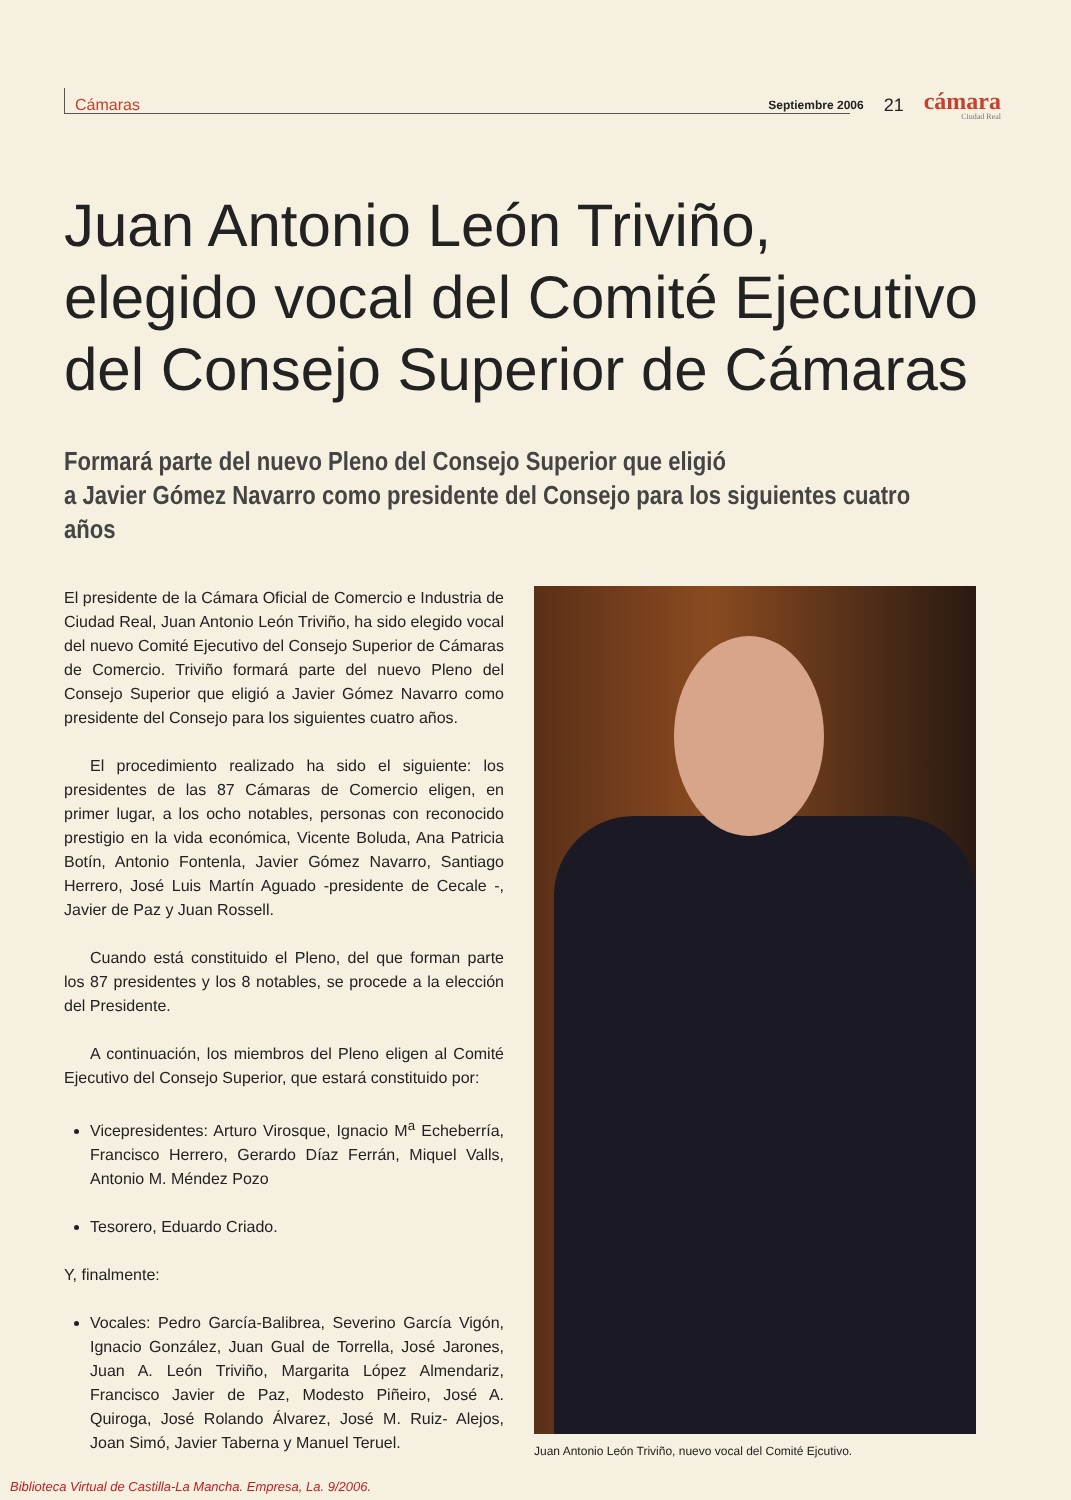Cámaras
Septiembre 2006
21
cámara
Ciudad Real
Juan Antonio León Triviño,
elegido vocal del Comité Ejecutivo
del Consejo Superior de Cámaras
Formará parte del nuevo Pleno del Consejo Superior que eligió
a Javier Gómez Navarro como presidente del Consejo para los siguientes cuatro años
El presidente de la Cámara Oficial de Comercio e Industria de Ciudad Real, Juan Antonio León Triviño, ha sido elegido vocal del nuevo Comité Ejecutivo del Consejo Superior de Cámaras de Comercio. Triviño formará parte del nuevo Pleno del Consejo Superior que eligió a Javier Gómez Navarro como presidente del Consejo para los siguientes cuatro años.
El procedimiento realizado ha sido el siguiente: los presidentes de las 87 Cámaras de Comercio eligen, en primer lugar, a los ocho notables, personas con reconocido prestigio en la vida económica, Vicente Boluda, Ana Patricia Botín, Antonio Fontenla, Javier Gómez Navarro, Santiago Herrero, José Luis Martín Aguado -presidente de Cecale -, Javier de Paz y Juan Rossell.
Cuando está constituido el Pleno, del que forman parte los 87 presidentes y los 8 notables, se procede a la elección del Presidente.
A continuación, los miembros del Pleno eligen al Comité Ejecutivo del Consejo Superior, que estará constituido por:
Vicepresidentes: Arturo Virosque, Ignacio M<sup>a</sup> Echeberría, Francisco Herrero, Gerardo Díaz Ferrán, Miquel Valls, Antonio M. Méndez Pozo
Tesorero, Eduardo Criado.
Y, finalmente:
Vocales: Pedro García-Balibrea, Severino García Vigón, Ignacio González, Juan Gual de Torrella, José Jarones, Juan A. León Triviño, Margarita López Almendariz, Francisco Javier de Paz, Modesto Piñeiro, José A. Quiroga, José Rolando Álvarez, José M. Ruiz- Alejos, Joan Simó, Javier Taberna y Manuel Teruel.
Juan Antonio León Triviño, nuevo vocal del Comité Ejcutivo.
Biblioteca Virtual de Castilla-La Mancha. Empresa, La. 9/2006.